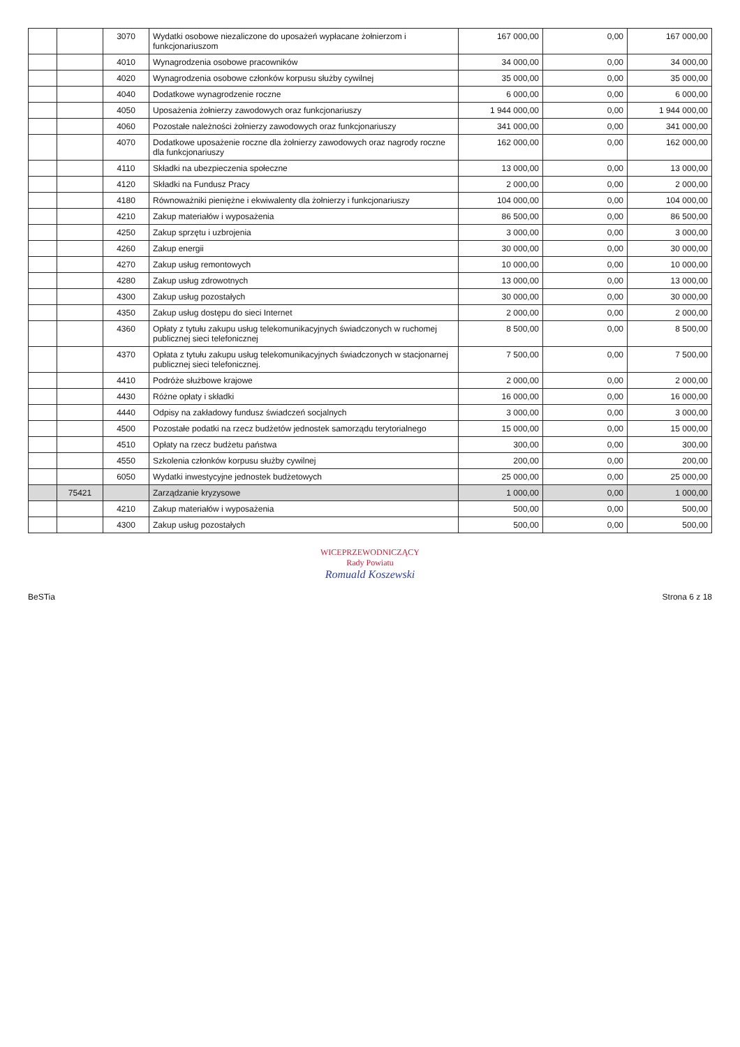| | | 3070 | Wydatki osobowe niezaliczone do uposażeń wypłacane żołnierzom i funkcjonariuszom | 167 000,00 | 0,00 | 167 000,00 |
| | | 4010 | Wynagrodzenia osobowe pracowników | 34 000,00 | 0,00 | 34 000,00 |
| | | 4020 | Wynagrodzenia osobowe członków korpusu służby cywilnej | 35 000,00 | 0,00 | 35 000,00 |
| | | 4040 | Dodatkowe wynagrodzenie roczne | 6 000,00 | 0,00 | 6 000,00 |
| | | 4050 | Uposażenia żołnierzy zawodowych oraz funkcjonariuszy | 1 944 000,00 | 0,00 | 1 944 000,00 |
| | | 4060 | Pozostałe należności żołnierzy zawodowych oraz funkcjonariuszy | 341 000,00 | 0,00 | 341 000,00 |
| | | 4070 | Dodatkowe uposażenie roczne dla żołnierzy zawodowych oraz nagrody roczne dla funkcjonariuszy | 162 000,00 | 0,00 | 162 000,00 |
| | | 4110 | Składki na ubezpieczenia społeczne | 13 000,00 | 0,00 | 13 000,00 |
| | | 4120 | Składki na Fundusz Pracy | 2 000,00 | 0,00 | 2 000,00 |
| | | 4180 | Równoważniki pieniężne i ekwiwalenty dla żołnierzy i funkcjonariuszy | 104 000,00 | 0,00 | 104 000,00 |
| | | 4210 | Zakup materiałów i wyposażenia | 86 500,00 | 0,00 | 86 500,00 |
| | | 4250 | Zakup sprzętu i uzbrojenia | 3 000,00 | 0,00 | 3 000,00 |
| | | 4260 | Zakup energii | 30 000,00 | 0,00 | 30 000,00 |
| | | 4270 | Zakup usług remontowych | 10 000,00 | 0,00 | 10 000,00 |
| | | 4280 | Zakup usług zdrowotnych | 13 000,00 | 0,00 | 13 000,00 |
| | | 4300 | Zakup usług pozostałych | 30 000,00 | 0,00 | 30 000,00 |
| | | 4350 | Zakup usług dostępu do sieci Internet | 2 000,00 | 0,00 | 2 000,00 |
| | | 4360 | Opłaty z tytułu zakupu usług telekomunikacyjnych świadczonych w ruchomej publicznej sieci telefonicznej | 8 500,00 | 0,00 | 8 500,00 |
| | | 4370 | Opłata z tytułu zakupu usług telekomunikacyjnych świadczonych w stacjonarnej publicznej sieci telefonicznej. | 7 500,00 | 0,00 | 7 500,00 |
| | | 4410 | Podróże służbowe krajowe | 2 000,00 | 0,00 | 2 000,00 |
| | | 4430 | Różne opłaty i składki | 16 000,00 | 0,00 | 16 000,00 |
| | | 4440 | Odpisy na zakładowy fundusz świadczeń socjalnych | 3 000,00 | 0,00 | 3 000,00 |
| | | 4500 | Pozostałe podatki na rzecz budżetów jednostek samorządu terytorialnego | 15 000,00 | 0,00 | 15 000,00 |
| | | 4510 | Opłaty na rzecz budżetu państwa | 300,00 | 0,00 | 300,00 |
| | | 4550 | Szkolenia członków korpusu służby cywilnej | 200,00 | 0,00 | 200,00 |
| | | 6050 | Wydatki inwestycyjne jednostek budżetowych | 25 000,00 | 0,00 | 25 000,00 |
| | 75421 | | Zarządzanie kryzysowe | 1 000,00 | 0,00 | 1 000,00 |
| | | 4210 | Zakup materiałów i wyposażenia | 500,00 | 0,00 | 500,00 |
| | | 4300 | Zakup usług pozostałych | 500,00 | 0,00 | 500,00 |
WICEPRZEWODNICZĄCY
Rady Powiatu
Romuald Koszewski
BeSTia Strona 6 z 18